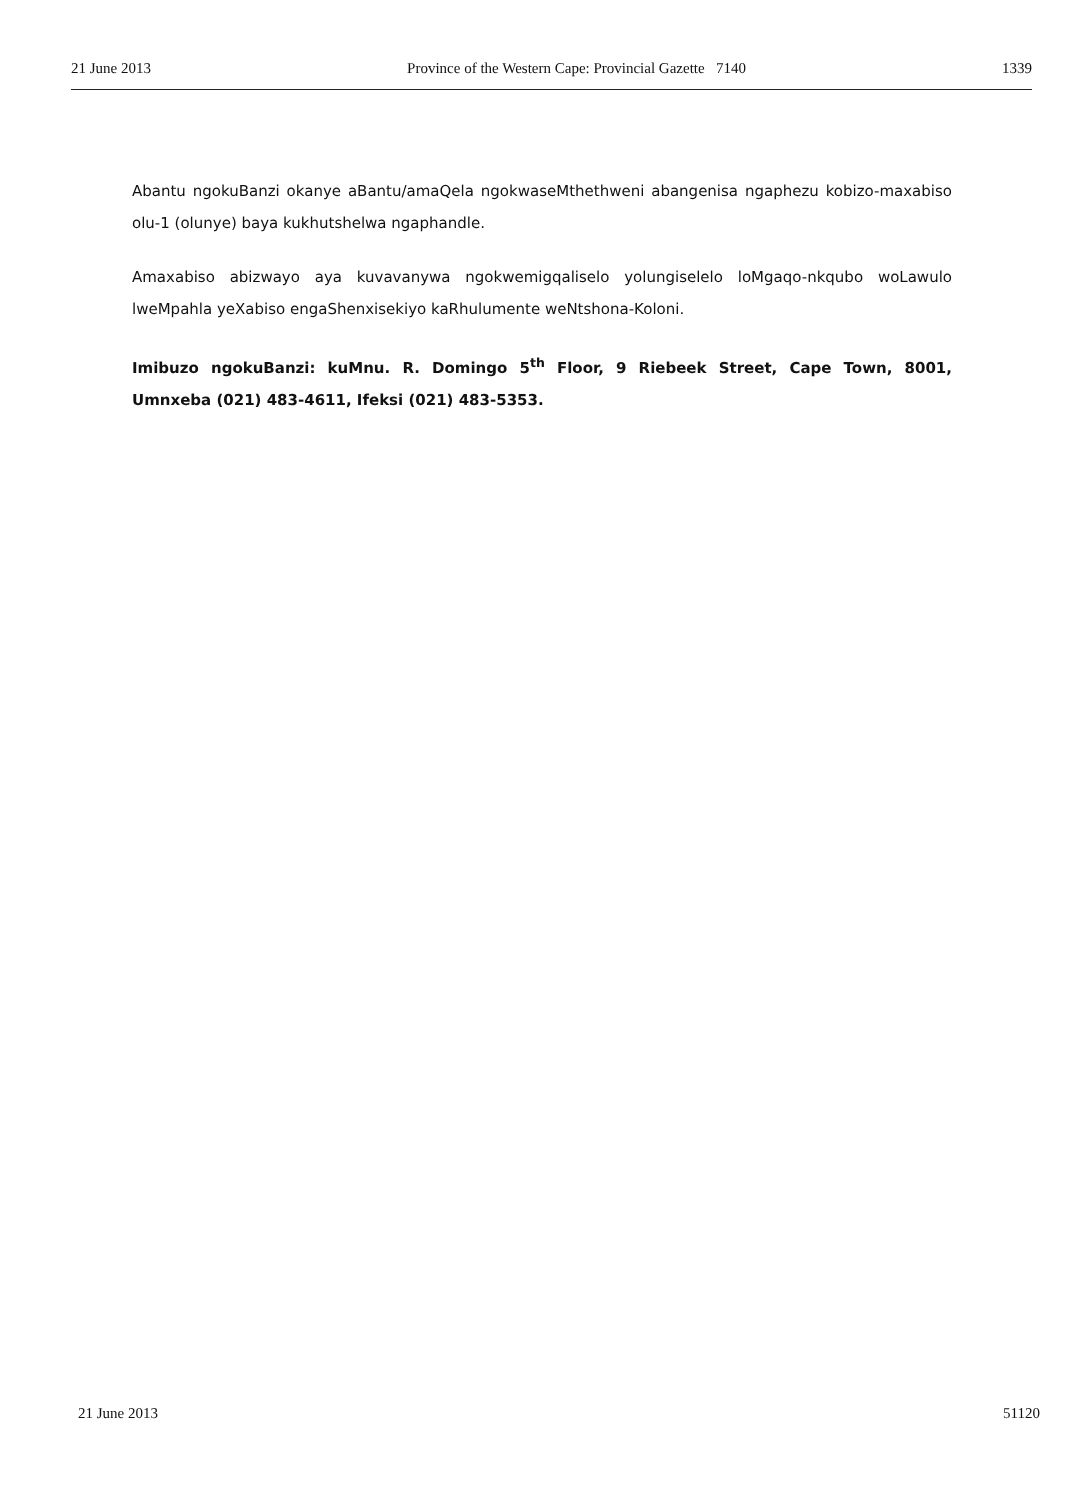21 June 2013 Province of the Western Cape: Provincial Gazette 7140 1339
Abantu ngokuBanzi okanye aBantu/amaQela ngokwaseMthethweni abangenisa ngaphezu kobizo-maxabiso olu-1 (olunye) baya kukhutshelwa ngaphandle.
Amaxabiso abizwayo aya kuvavanywa ngokwemigqaliselo yolungiselelo loMgaqo-nkqubo woLawulo lweMpahla yeXabiso engaShenxisekiyo kaRhulumente weNtshona-Koloni.
Imibuzo ngokuBanzi: kuMnu. R. Domingo 5<sup>th</sup> Floor, 9 Riebeek Street, Cape Town, 8001, Umnxeba (021) 483-4611, Ifeksi (021) 483-5353.
21 June 2013 51120